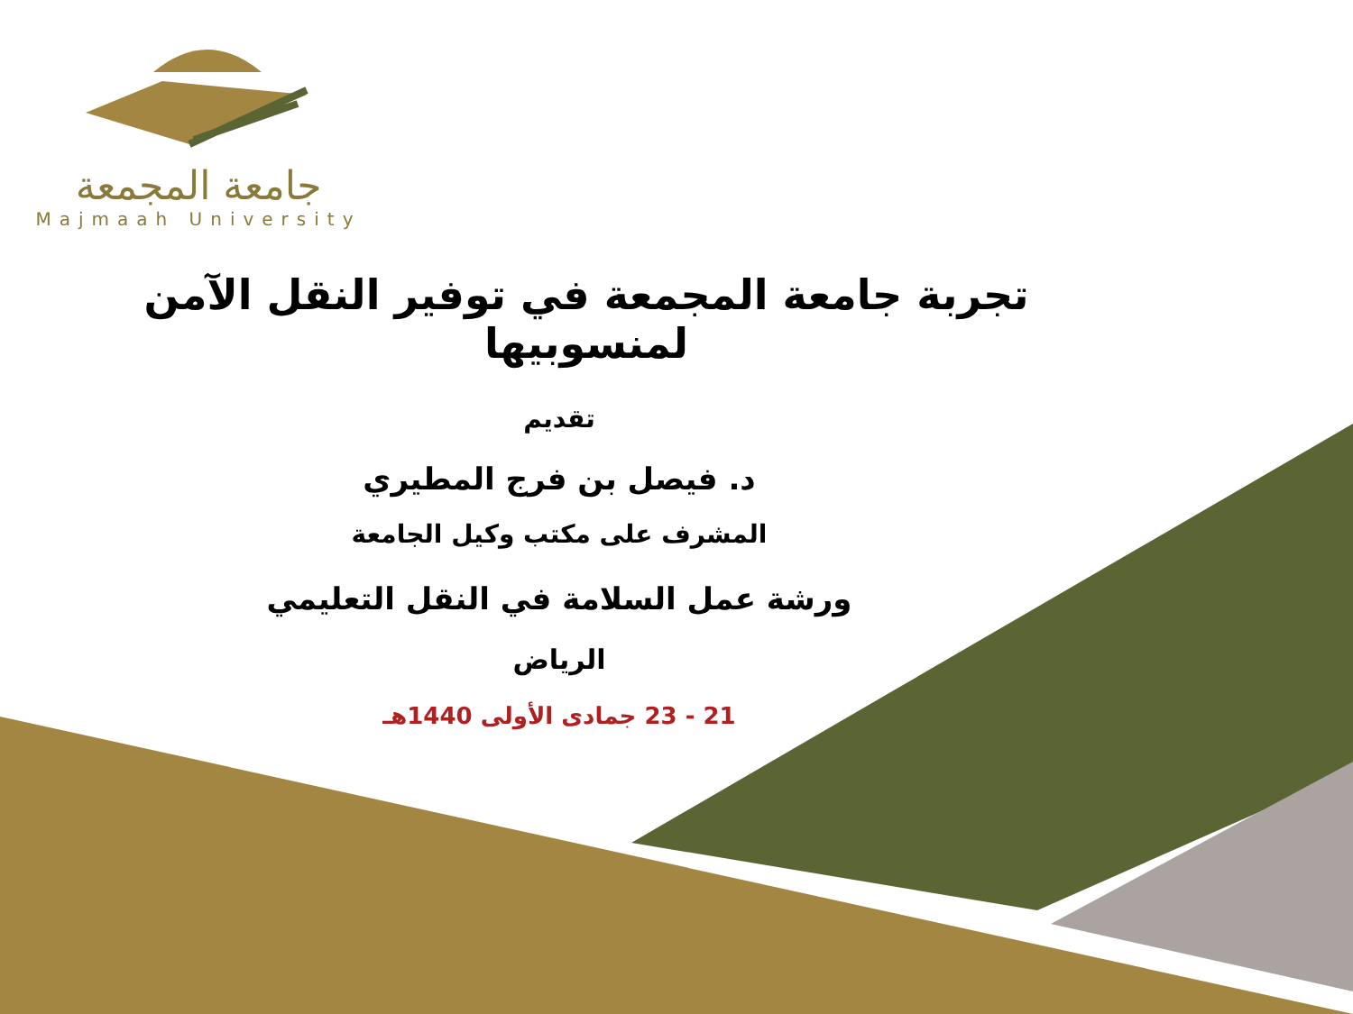جامعة المجمعة
Majmaah University
تجربة جامعة المجمعة في توفير النقل الآمن لمنسوبيها
تقديم
د. فيصل بن فرج المطيري
المشرف على مكتب وكيل الجامعة
ورشة عمل السلامة في النقل التعليمي
الرياض
21 - 23 جمادى الأولى 1440هـ